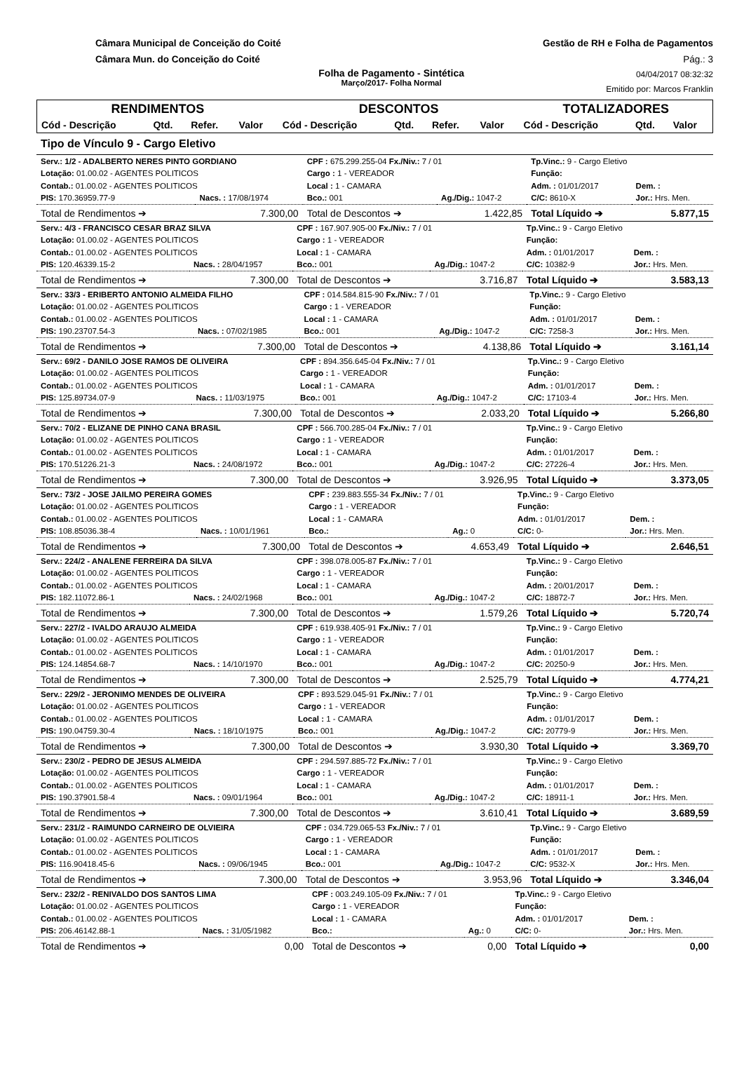Câmara Municipal de Conceição do Coité
Câmara Mun. do Conceição do Coité
Gestão de RH e Folha de Pagamentos
Pág.: 3
Folha de Pagamento - Sintética
Março/2017- Folha Normal
04/04/2017 08:32:32
Emitido por: Marcos Franklin
| RENDIMENTOS | | | | DESCONTOS | | | | TOTALIZADORES | | |
| --- | --- | --- | --- | --- | --- | --- | --- | --- | --- | --- |
| Cód - Descrição | Qtd. | Refer. | Valor | Cód - Descrição | Qtd. | Refer. | Valor | Cód - Descrição | Qtd. | Valor |
Tipo de Vínculo 9 - Cargo Eletivo
| Serv.: 1/2 - ADALBERTO NERES PINTO GORDIANO | | CPF : 675.299.255-04 Fx./Niv.: 7 / 01 | | Tp.Vinc.: 9 - Cargo Eletivo | |
| Lotação: 01.00.02 - AGENTES POLITICOS | | Cargo : 1 - VEREADOR | | Função: | |
| Contab.: 01.00.02 - AGENTES POLITICOS | | Local : 1 - CAMARA | | Adm. : 01/01/2017 | Dem. : |
| PIS: 170.36959.77-9 | Nacs. : 17/08/1974 | Bco.: 001 | Ag./Dig.: 1047-2 | C/C: 8610-X | Jor.: Hrs. Men. |
| Total de Rendimentos ➔ | 7.300,00 | Total de Descontos ➔ | 1.422,85 | Total Líquido ➔ | 5.877,15 |
| Serv.: 4/3 - FRANCISCO CESAR BRAZ SILVA | | CPF : 167.907.905-00 Fx./Niv.: 7 / 01 | | Tp.Vinc.: 9 - Cargo Eletivo | |
| Lotação: 01.00.02 - AGENTES POLITICOS | | Cargo : 1 - VEREADOR | | Função: | |
| Contab.: 01.00.02 - AGENTES POLITICOS | | Local : 1 - CAMARA | | Adm. : 01/01/2017 | Dem. : |
| PIS: 120.46339.15-2 | Nacs. : 28/04/1957 | Bco.: 001 | Ag./Dig.: 1047-2 | C/C: 10382-9 | Jor.: Hrs. Men. |
| Total de Rendimentos ➔ | 7.300,00 | Total de Descontos ➔ | 3.716,87 | Total Líquido ➔ | 3.583,13 |
| Serv.: 33/3 - ERIBERTO ANTONIO ALMEIDA FILHO | | CPF : 014.584.815-90 Fx./Niv.: 7 / 01 | | Tp.Vinc.: 9 - Cargo Eletivo | |
| Lotação: 01.00.02 - AGENTES POLITICOS | | Cargo : 1 - VEREADOR | | Função: | |
| Contab.: 01.00.02 - AGENTES POLITICOS | | Local : 1 - CAMARA | | Adm. : 01/01/2017 | Dem. : |
| PIS: 190.23707.54-3 | Nacs. : 07/02/1985 | Bco.: 001 | Ag./Dig.: 1047-2 | C/C: 7258-3 | Jor.: Hrs. Men. |
| Total de Rendimentos ➔ | 7.300,00 | Total de Descontos ➔ | 4.138,86 | Total Líquido ➔ | 3.161,14 |
| Serv.: 69/2 - DANILO JOSE RAMOS DE OLIVEIRA | | CPF : 894.356.645-04 Fx./Niv.: 7 / 01 | | Tp.Vinc.: 9 - Cargo Eletivo | |
| Lotação: 01.00.02 - AGENTES POLITICOS | | Cargo : 1 - VEREADOR | | Função: | |
| Contab.: 01.00.02 - AGENTES POLITICOS | | Local : 1 - CAMARA | | Adm. : 01/01/2017 | Dem. : |
| PIS: 125.89734.07-9 | Nacs. : 11/03/1975 | Bco.: 001 | Ag./Dig.: 1047-2 | C/C: 17103-4 | Jor.: Hrs. Men. |
| Total de Rendimentos ➔ | 7.300,00 | Total de Descontos ➔ | 2.033,20 | Total Líquido ➔ | 5.266,80 |
| Serv.: 70/2 - ELIZANE DE PINHO CANA BRASIL | | CPF : 566.700.285-04 Fx./Niv.: 7 / 01 | | Tp.Vinc.: 9 - Cargo Eletivo | |
| Lotação: 01.00.02 - AGENTES POLITICOS | | Cargo : 1 - VEREADOR | | Função: | |
| Contab.: 01.00.02 - AGENTES POLITICOS | | Local : 1 - CAMARA | | Adm. : 01/01/2017 | Dem. : |
| PIS: 170.51226.21-3 | Nacs. : 24/08/1972 | Bco.: 001 | Ag./Dig.: 1047-2 | C/C: 27226-4 | Jor.: Hrs. Men. |
| Total de Rendimentos ➔ | 7.300,00 | Total de Descontos ➔ | 3.926,95 | Total Líquido ➔ | 3.373,05 |
| Serv.: 73/2 - JOSE JAILMO PEREIRA GOMES | | CPF : 239.883.555-34 Fx./Niv.: 7 / 01 | | Tp.Vinc.: 9 - Cargo Eletivo | |
| Lotação: 01.00.02 - AGENTES POLITICOS | | Cargo : 1 - VEREADOR | | Função: | |
| Contab.: 01.00.02 - AGENTES POLITICOS | | Local : 1 - CAMARA | | Adm. : 01/01/2017 | Dem. : |
| PIS: 108.85036.38-4 | Nacs. : 10/01/1961 | Bco.: | Ag.: 0 | C/C: 0- | Jor.: Hrs. Men. |
| Total de Rendimentos ➔ | 7.300,00 | Total de Descontos ➔ | 4.653,49 | Total Líquido ➔ | 2.646,51 |
| Serv.: 224/2 - ANALENE FERREIRA DA SILVA | | CPF : 398.078.005-87 Fx./Niv.: 7 / 01 | | Tp.Vinc.: 9 - Cargo Eletivo | |
| Lotação: 01.00.02 - AGENTES POLITICOS | | Cargo : 1 - VEREADOR | | Função: | |
| Contab.: 01.00.02 - AGENTES POLITICOS | | Local : 1 - CAMARA | | Adm. : 20/01/2017 | Dem. : |
| PIS: 182.11072.86-1 | Nacs. : 24/02/1968 | Bco.: 001 | Ag./Dig.: 1047-2 | C/C: 18872-7 | Jor.: Hrs. Men. |
| Total de Rendimentos ➔ | 7.300,00 | Total de Descontos ➔ | 1.579,26 | Total Líquido ➔ | 5.720,74 |
| Serv.: 227/2 - IVALDO ARAUJO ALMEIDA | | CPF : 619.938.405-91 Fx./Niv.: 7 / 01 | | Tp.Vinc.: 9 - Cargo Eletivo | |
| Lotação: 01.00.02 - AGENTES POLITICOS | | Cargo : 1 - VEREADOR | | Função: | |
| Contab.: 01.00.02 - AGENTES POLITICOS | | Local : 1 - CAMARA | | Adm. : 01/01/2017 | Dem. : |
| PIS: 124.14854.68-7 | Nacs. : 14/10/1970 | Bco.: 001 | Ag./Dig.: 1047-2 | C/C: 20250-9 | Jor.: Hrs. Men. |
| Total de Rendimentos ➔ | 7.300,00 | Total de Descontos ➔ | 2.525,79 | Total Líquido ➔ | 4.774,21 |
| Serv.: 229/2 - JERONIMO MENDES DE OLIVEIRA | | CPF : 893.529.045-91 Fx./Niv.: 7 / 01 | | Tp.Vinc.: 9 - Cargo Eletivo | |
| Lotação: 01.00.02 - AGENTES POLITICOS | | Cargo : 1 - VEREADOR | | Função: | |
| Contab.: 01.00.02 - AGENTES POLITICOS | | Local : 1 - CAMARA | | Adm. : 01/01/2017 | Dem. : |
| PIS: 190.04759.30-4 | Nacs. : 18/10/1975 | Bco.: 001 | Ag./Dig.: 1047-2 | C/C: 20779-9 | Jor.: Hrs. Men. |
| Total de Rendimentos ➔ | 7.300,00 | Total de Descontos ➔ | 3.930,30 | Total Líquido ➔ | 3.369,70 |
| Serv.: 230/2 - PEDRO DE JESUS ALMEIDA | | CPF : 294.597.885-72 Fx./Niv.: 7 / 01 | | Tp.Vinc.: 9 - Cargo Eletivo | |
| Lotação: 01.00.02 - AGENTES POLITICOS | | Cargo : 1 - VEREADOR | | Função: | |
| Contab.: 01.00.02 - AGENTES POLITICOS | | Local : 1 - CAMARA | | Adm. : 01/01/2017 | Dem. : |
| PIS: 190.37901.58-4 | Nacs. : 09/01/1964 | Bco.: 001 | Ag./Dig.: 1047-2 | C/C: 18911-1 | Jor.: Hrs. Men. |
| Total de Rendimentos ➔ | 7.300,00 | Total de Descontos ➔ | 3.610,41 | Total Líquido ➔ | 3.689,59 |
| Serv.: 231/2 - RAIMUNDO CARNEIRO DE OLVIEIRA | | CPF : 034.729.065-53 Fx./Niv.: 7 / 01 | | Tp.Vinc.: 9 - Cargo Eletivo | |
| Lotação: 01.00.02 - AGENTES POLITICOS | | Cargo : 1 - VEREADOR | | Função: | |
| Contab.: 01.00.02 - AGENTES POLITICOS | | Local : 1 - CAMARA | | Adm. : 01/01/2017 | Dem. : |
| PIS: 116.90418.45-6 | Nacs. : 09/06/1945 | Bco.: 001 | Ag./Dig.: 1047-2 | C/C: 9532-X | Jor.: Hrs. Men. |
| Total de Rendimentos ➔ | 7.300,00 | Total de Descontos ➔ | 3.953,96 | Total Líquido ➔ | 3.346,04 |
| Serv.: 232/2 - RENIVALDO DOS SANTOS LIMA | | CPF : 003.249.105-09 Fx./Niv.: 7 / 01 | | Tp.Vinc.: 9 - Cargo Eletivo | |
| Lotação: 01.00.02 - AGENTES POLITICOS | | Cargo : 1 - VEREADOR | | Função: | |
| Contab.: 01.00.02 - AGENTES POLITICOS | | Local : 1 - CAMARA | | Adm. : 01/01/2017 | Dem. : |
| PIS: 206.46142.88-1 | Nacs. : 31/05/1982 | Bco.: | Ag.: 0 | C/C: 0- | Jor.: Hrs. Men. |
| Total de Rendimentos ➔ | 0,00 | Total de Descontos ➔ | 0,00 | Total Líquido ➔ | 0,00 |